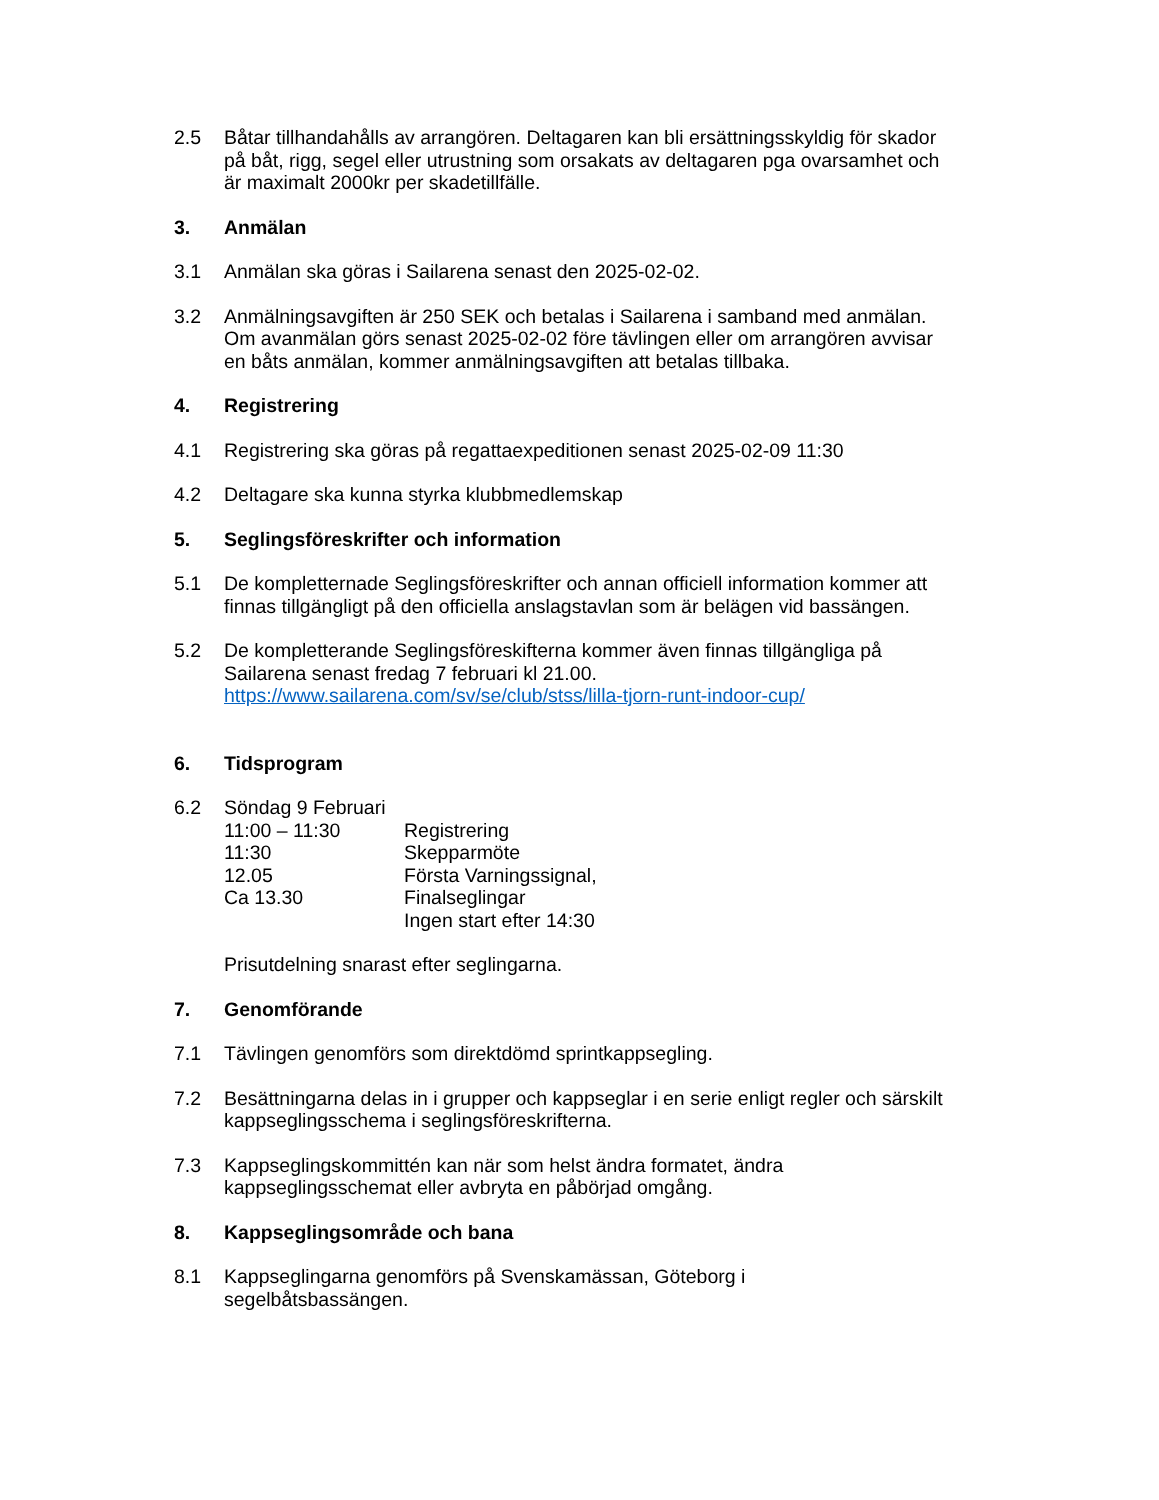2.5 Båtar tillhandahålls av arrangören. Deltagaren kan bli ersättningsskyldig för skador på båt, rigg, segel eller utrustning som orsakats av deltagaren pga ovarsamhet och är maximalt 2000kr per skadetillfälle.
3. Anmälan
3.1 Anmälan ska göras i Sailarena senast den 2025-02-02.
3.2 Anmälningsavgiften är 250 SEK och betalas i Sailarena i samband med anmälan. Om avanmälan görs senast 2025-02-02 före tävlingen eller om arrangören avvisar en båts anmälan, kommer anmälningsavgiften att betalas tillbaka.
4. Registrering
4.1 Registrering ska göras på regattaexpeditionen senast 2025-02-09 11:30
4.2 Deltagare ska kunna styrka klubbmedlemskap
5. Seglingsföreskrifter och information
5.1 De kompletternade Seglingsföreskrifter och annan officiell information kommer att finnas tillgängligt på den officiella anslagstavlan som är belägen vid bassängen.
5.2 De kompletterande Seglingsföreskifterna kommer även finnas tillgängliga på Sailarena senast fredag 7 februari kl 21.00.
https://www.sailarena.com/sv/se/club/stss/lilla-tjorn-runt-indoor-cup/
6. Tidsprogram
6.2 Söndag 9 Februari
11:00 – 11:30
Registrering
11:30
Skepparmöte
12.05
Första Varningssignal,
Ca 13.30
Finalseglingar
Ingen start efter 14:30
Prisutdelning snarast efter seglingarna.
7. Genomförande
7.1 Tävlingen genomförs som direktdömd sprintkappsegling.
7.2 Besättningarna delas in i grupper och kappseglar i en serie enligt regler och särskilt kappseglingsschema i seglingsföreskrifterna.
7.3 Kappseglingskommittén kan när som helst ändra formatet, ändra kappseglingsschemat eller avbryta en påbörjad omgång.
8. Kappseglingsområde och bana
8.1 Kappseglingarna genomförs på Svenskamässan, Göteborg i
segelbåtsbassängen.